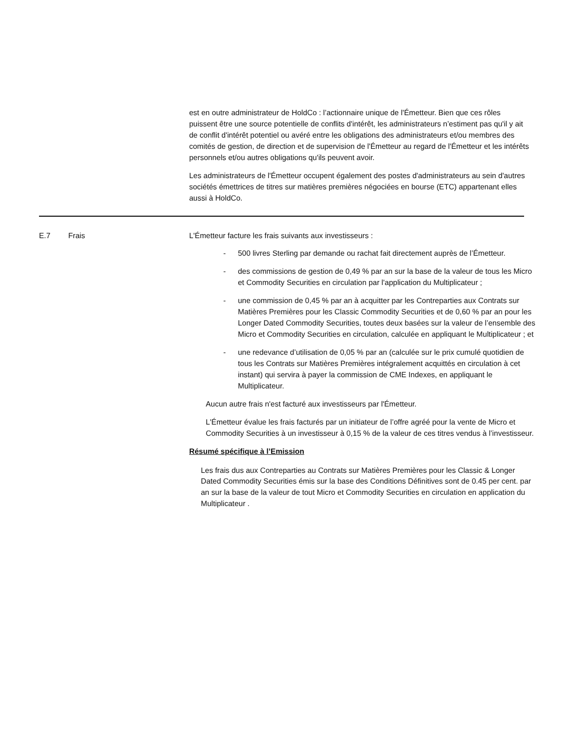est en outre administrateur de HoldCo : l’actionnaire unique de l'Émetteur. Bien que ces rôles puissent être une source potentielle de conflits d'intérêt, les administrateurs n’estiment pas qu'il y ait de conflit d'intérêt potentiel ou avéré entre les obligations des administrateurs et/ou membres des comités de gestion, de direction et de supervision de l'Émetteur au regard de l'Émetteur et les intérêts personnels et/ou autres obligations qu'ils peuvent avoir.
Les administrateurs de l'Émetteur occupent également des postes d'administrateurs au sein d'autres sociétés émettrices de titres sur matières premières négociées en bourse (ETC) appartenant elles aussi à HoldCo.
| E.7 | Frais | L'Émetteur facture les frais suivants aux investisseurs : - 500 livres Sterling par demande ou rachat fait directement auprès de l’Émetteur. - des commissions de gestion de 0,49 % par an sur la base de la valeur de tous les Micro et Commodity Securities en circulation par l'application du Multiplicateur ; - une commission de 0,45 % par an à acquitter par les Contreparties aux Contrats sur Matières Premières pour les Classic Commodity Securities et de 0,60 % par an pour les Longer Dated Commodity Securities, toutes deux basées sur la valeur de l’ensemble des Micro et Commodity Securities en circulation, calculée en appliquant le Multiplicateur ; et - une redevance d’utilisation de 0,05 % par an (calculée sur le prix cumulé quotidien de tous les Contrats sur Matières Premières intégralement acquittés en circulation à cet instant) qui servira à payer la commission de CME Indexes, en appliquant le Multiplicateur. Aucun autre frais n'est facturé aux investisseurs par l'Émetteur. L'Émetteur évalue les frais facturés par un initiateur de l’offre agréé pour la vente de Micro et Commodity Securities à un investisseur à 0,15 % de la valeur de ces titres vendus à l’investisseur. Résumé spécifique à l’Emission Les frais dus aux Contreparties au Contrats sur Matières Premières pour les Classic & Longer Dated Commodity Securities émis sur la base des Conditions Définitives sont de 0.45 per cent. par an sur la base de la valeur de tout Micro et Commodity Securities en circulation en application du Multiplicateur . |